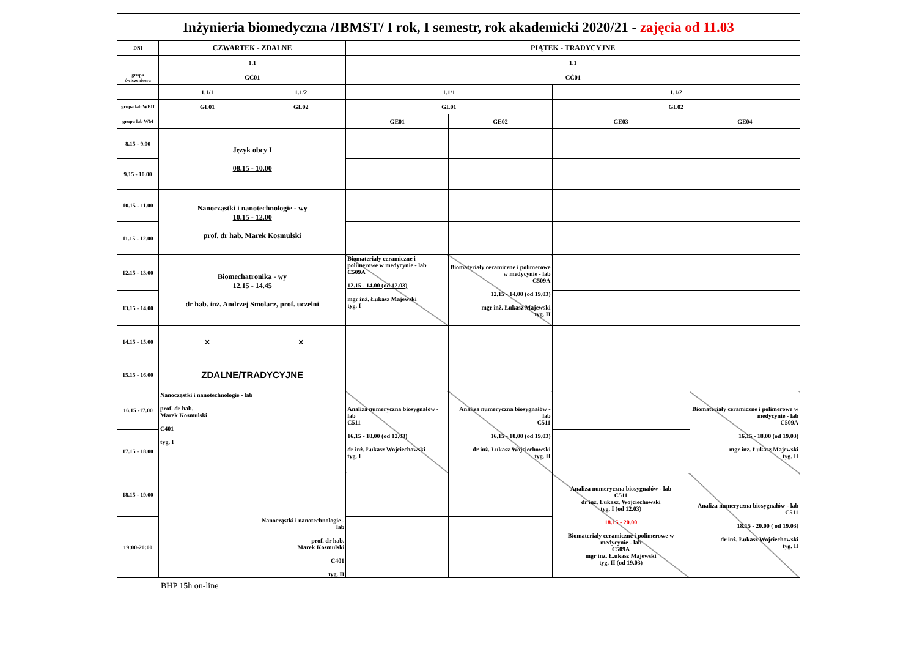| Inżynieria biomedyczna /IBMST/ I rok, I semestr, rok akademicki 2020/21 - zajęcia od 11.03 | | | | | | |
| DNI | CZWARTEK - ZDALNE | | PIĄTEK - TRADYCYJNE | | | |
| | 1.1 | | 1.1 | | | |
| grupa ćwiczeniowa | GĆ01 | | GĆ01 | | | |
| | 1.1/1 | 1.1/2 | 1.1/1 | | 1.1/2 | |
| grupa lab WEII | GL01 | GL02 | GL01 | | GL02 | |
| grupa lab WM | | | GE01 | GE02 | GE03 | GE04 |
| 8.15 - 9.00 | Język obcy I 08.15 - 10.00 | | | | | |
| 9.15 - 10.00 | | | | | | |
| 10.15 - 11.00 | Nanocząstki i nanotechnologie - wy 10.15 - 12.00 prof. dr hab. Marek Kosmulski | | | | | |
| 11.15 - 12.00 | | | | | | |
| 12.15 - 13.00 | Biomechatronika - wy 12.15 - 14.45 dr hab. inż. Andrzej Smolarz, prof. uczelni | | Biomateriały ceramiczne i polimerowe w medycynie - lab C509A 12.15 - 14.00 (od 12.03) mgr inż. Łukasz Majewski tyg. I | Biomateriały ceramiczne i polimerowe w medycynie - lab C509A 12.15 - 14.00 (od 19.03) mgr inż. Łukasz Majewski tyg. II | | |
| 13.15 - 14.00 | | | | | | |
| 14.15 - 15.00 | × | × | | | | |
| 15.15 - 16.00 | ZDALNE/TRADYCYJNE | | | | | |
| 16.15 -17.00 | Nanocząstki i nanotechnologie - lab prof. dr hab. Marek Kosmulski C401 tyg. I | Nanocząstki i nanotechnologie - lab prof. dr hab. Marek Kosmulski C401 tyg. II | Analiza numeryczna biosygnałów - lab C511 16.15 - 18.00 (od 12.03) dr inż. Łukasz Wojciechowski tyg. I | Analiza numeryczna biosygnałów - lab C511 16.15 - 18.00 (od 19.03) dr inż. Łukasz Wojciechowski tyg. II | | Biomateriały ceramiczne i polimerowe w medycynie - lab C509A 16.15 - 18.00 (od 19.03) mgr inz. Łukasz Majewski tyg. II |
| 17.15 - 18.00 | | | | | | |
| 18.15 - 19.00 | | | | | Analiza numeryczna biosygnałów - lab C511 dr inż. Łukasz. Wojciechowski tyg. I (od 12.03) 18.15 - 20.00 Biomateriały ceramiczne i polimerowe w medycynie - lab C509A mgr inz. Ł.ukasz Majewski tyg. II (od 19.03) | Analiza numeryczna biosygnałów - lab C511 18.15 - 20.00 ( od 19.03) dr inż. Łukasz Wojciechowski tyg. II |
| 19:00-20:00 | | | | | | |
BHP 15h on-line